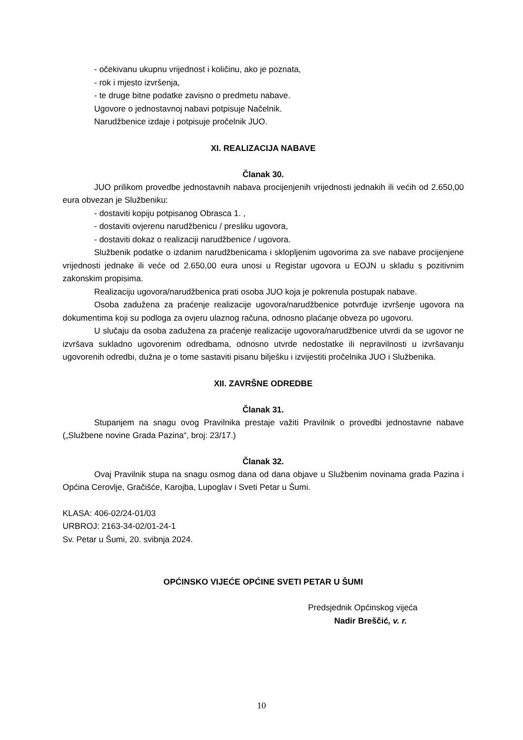- očekivanu ukupnu vrijednost i količinu, ako je poznata,
- rok i mjesto izvršenja,
- te druge bitne podatke zavisno o predmetu nabave.
Ugovore o jednostavnoj nabavi potpisuje Načelnik.
Narudžbenice izdaje i potpisuje pročelnik JUO.
XI. REALIZACIJA NABAVE
Članak 30.
JUO prilikom provedbe jednostavnih nabava procijenjenih vrijednosti jednakih ili većih od 2.650,00 eura obvezan je Službeniku:
- dostaviti kopiju potpisanog Obrasca 1. ,
- dostaviti ovjerenu narudžbenicu / presliku ugovora,
- dostaviti dokaz o realizaciji narudžbenice / ugovora.
Službenik podatke o izdanim narudžbenicama i sklopljenim ugovorima za sve nabave procijenjene vrijednosti jednake ili veće od 2.650,00 eura unosi u Registar ugovora u EOJN u skladu s pozitivnim zakonskim propisima.
Realizaciju ugovora/narudžbenica prati osoba JUO koja je pokrenula postupak nabave.
Osoba zadužena za praćenje realizacije ugovora/narudžbenice potvrđuje izvršenje ugovora na dokumentima koji su podloga za ovjeru ulaznog računa, odnosno plaćanje obveza po ugovoru.
U slučaju da osoba zadužena za praćenje realizacije ugovora/narudžbenice utvrdi da se ugovor ne izvršava sukladno ugovorenim odredbama, odnosno utvrde nedostatke ili nepravilnosti u izvršavanju ugovorenih odredbi, dužna je o tome sastaviti pisanu bilješku i izvijestiti pročelnika JUO i Službenika.
XII. ZAVRŠNE ODREDBE
Članak 31.
Stupanjem na snagu ovog Pravilnika prestaje važiti Pravilnik o provedbi jednostavne nabave („Službene novine Grada Pazina“, broj: 23/17.)
Članak 32.
Ovaj Pravilnik stupa na snagu osmog dana od dana objave u Službenim novinama grada Pazina i Općina Cerovlje, Gračišće, Karojba, Lupoglav i Sveti Petar u Šumi.
KLASA: 406-02/24-01/03
URBROJ: 2163-34-02/01-24-1
Sv. Petar u Šumi, 20. svibnja 2024.
OPĆINSKO VIJEĆE OPĆINE SVETI PETAR U ŠUMI
Predsjednik Općinskog vijeća
Nadir Breščić, v. r.
10